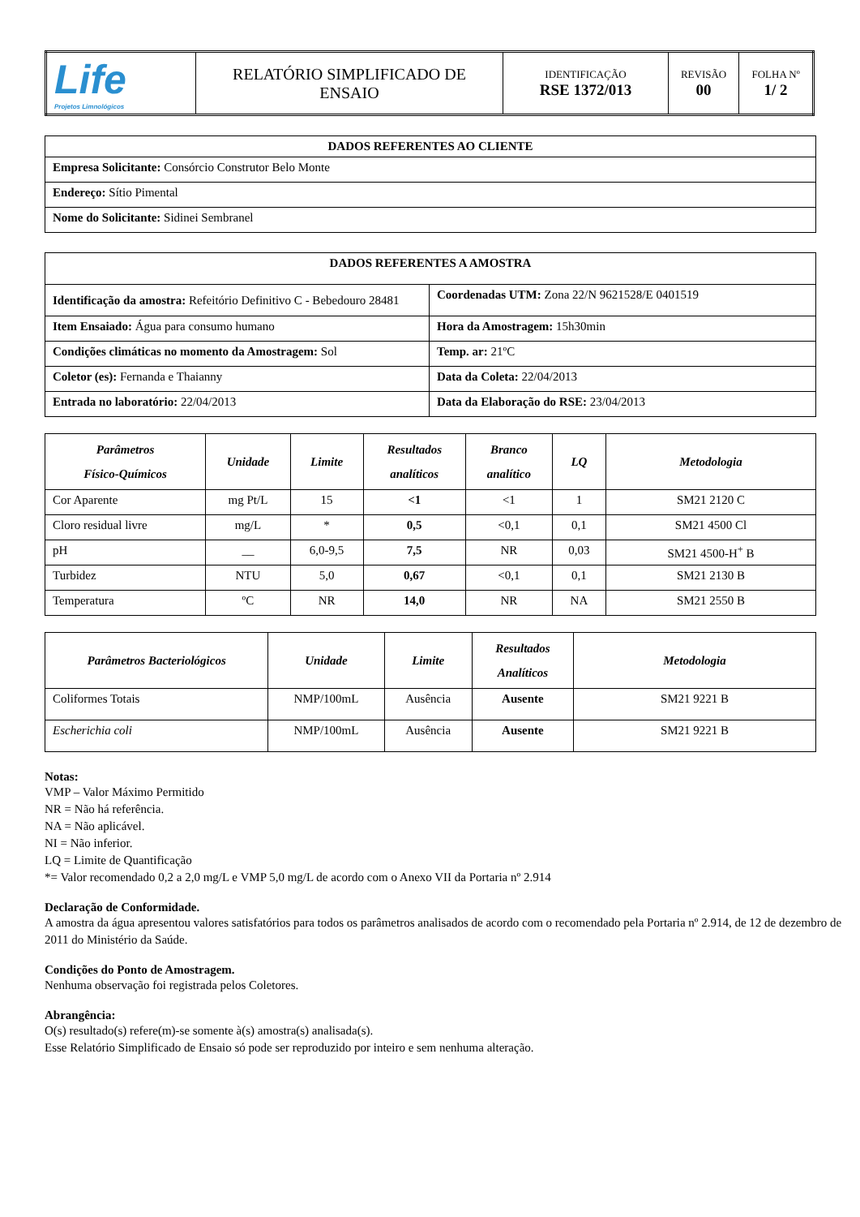| Life Projetos Limnológicos | RELATÓRIO SIMPLIFICADO DE ENSAIO | IDENTIFICAÇÃO RSE 1372/013 | REVISÃO 00 | FOLHA Nº 1/ 2 |
| DADOS REFERENTES AO CLIENTE |
| --- |
| Empresa Solicitante: Consórcio Construtor Belo Monte |
| Endereço: Sítio Pimental |
| Nome do Solicitante: Sidinei Sembranel |
| DADOS REFERENTES A AMOSTRA | |
| --- | --- |
| Identificação da amostra: Refeitório Definitivo C - Bebedouro 28481 | Coordenadas UTM: Zona 22/N 9621528/E 0401519 |
| Item Ensaiado: Água para consumo humano | Hora da Amostragem: 15h30min |
| Condições climáticas no momento da Amostragem: Sol | Temp. ar: 21ºC |
| Coletor (es): Fernanda e Thaianny | Data da Coleta: 22/04/2013 |
| Entrada no laboratório: 22/04/2013 | Data da Elaboração do RSE: 23/04/2013 |
| Parâmetros Físico-Químicos | Unidade | Limite | Resultados analíticos | Branco analítico | LQ | Metodologia |
| --- | --- | --- | --- | --- | --- | --- |
| Cor Aparente | mg Pt/L | 15 | <1 | <1 | 1 | SM21 2120 C |
| Cloro residual livre | mg/L | * | 0,5 | <0,1 | 0,1 | SM21 4500 Cl |
| pH | __ | 6,0-9,5 | 7,5 | NR | 0,03 | SM21 4500-H<sup>+</sup> B |
| Turbidez | NTU | 5,0 | 0,67 | <0,1 | 0,1 | SM21 2130 B |
| Temperatura | ºC | NR | 14,0 | NR | NA | SM21 2550 B |
| Parâmetros Bacteriológicos | Unidade | Limite | Resultados Analíticos | Metodologia |
| --- | --- | --- | --- | --- |
| Coliformes Totais | NMP/100mL | Ausência | Ausente | SM21 9221 B |
| Escherichia coli | NMP/100mL | Ausência | Ausente | SM21 9221 B |
Notas:
VMP – Valor Máximo Permitido
NR = Não há referência.
NA = Não aplicável.
NI = Não inferior.
LQ = Limite de Quantificação
*= Valor recomendado 0,2 a 2,0 mg/L e VMP 5,0 mg/L de acordo com o Anexo VII da Portaria nº 2.914
Declaração de Conformidade.
A amostra da água apresentou valores satisfatórios para todos os parâmetros analisados de acordo com o recomendado pela Portaria nº 2.914, de 12 de dezembro de 2011 do Ministério da Saúde.
Condições do Ponto de Amostragem.
Nenhuma observação foi registrada pelos Coletores.
Abrangência:
O(s) resultado(s) refere(m)-se somente à(s) amostra(s) analisada(s).
Esse Relatório Simplificado de Ensaio só pode ser reproduzido por inteiro e sem nenhuma alteração.